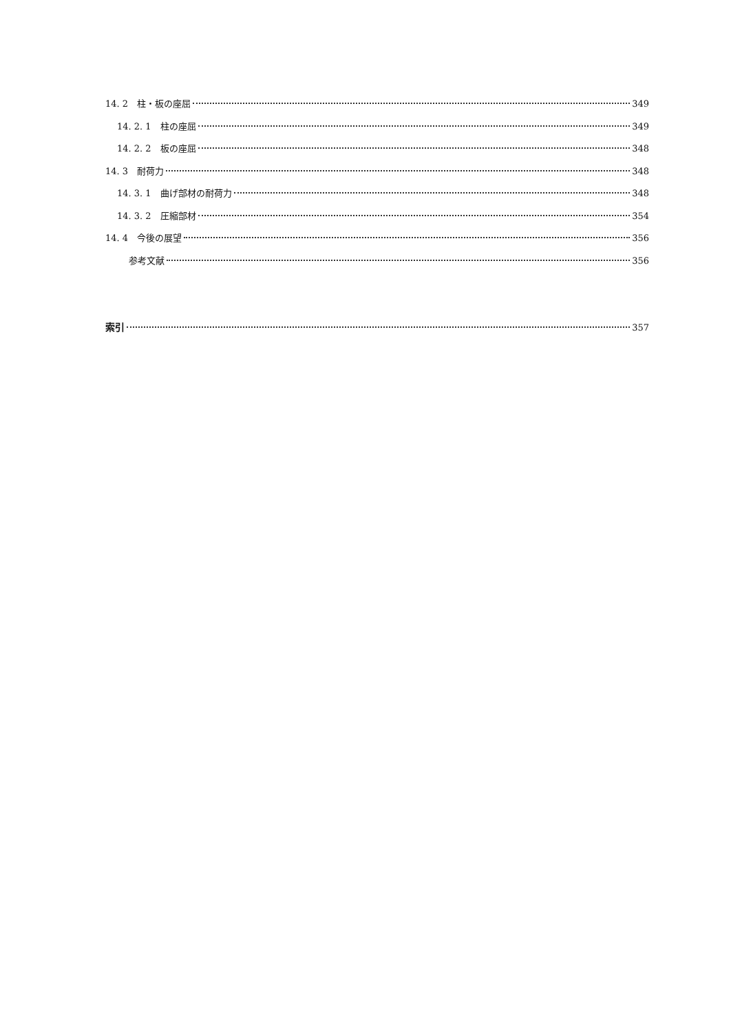14. 2　柱・板の座屈 349
14. 2. 1　柱の座屈 349
14. 2. 2　板の座屈 348
14. 3　耐荷力 348
14. 3. 1　曲げ部材の耐荷力 348
14. 3. 2　圧縮部材 354
14. 4　今後の展望 356
参考文献 356
索引 357